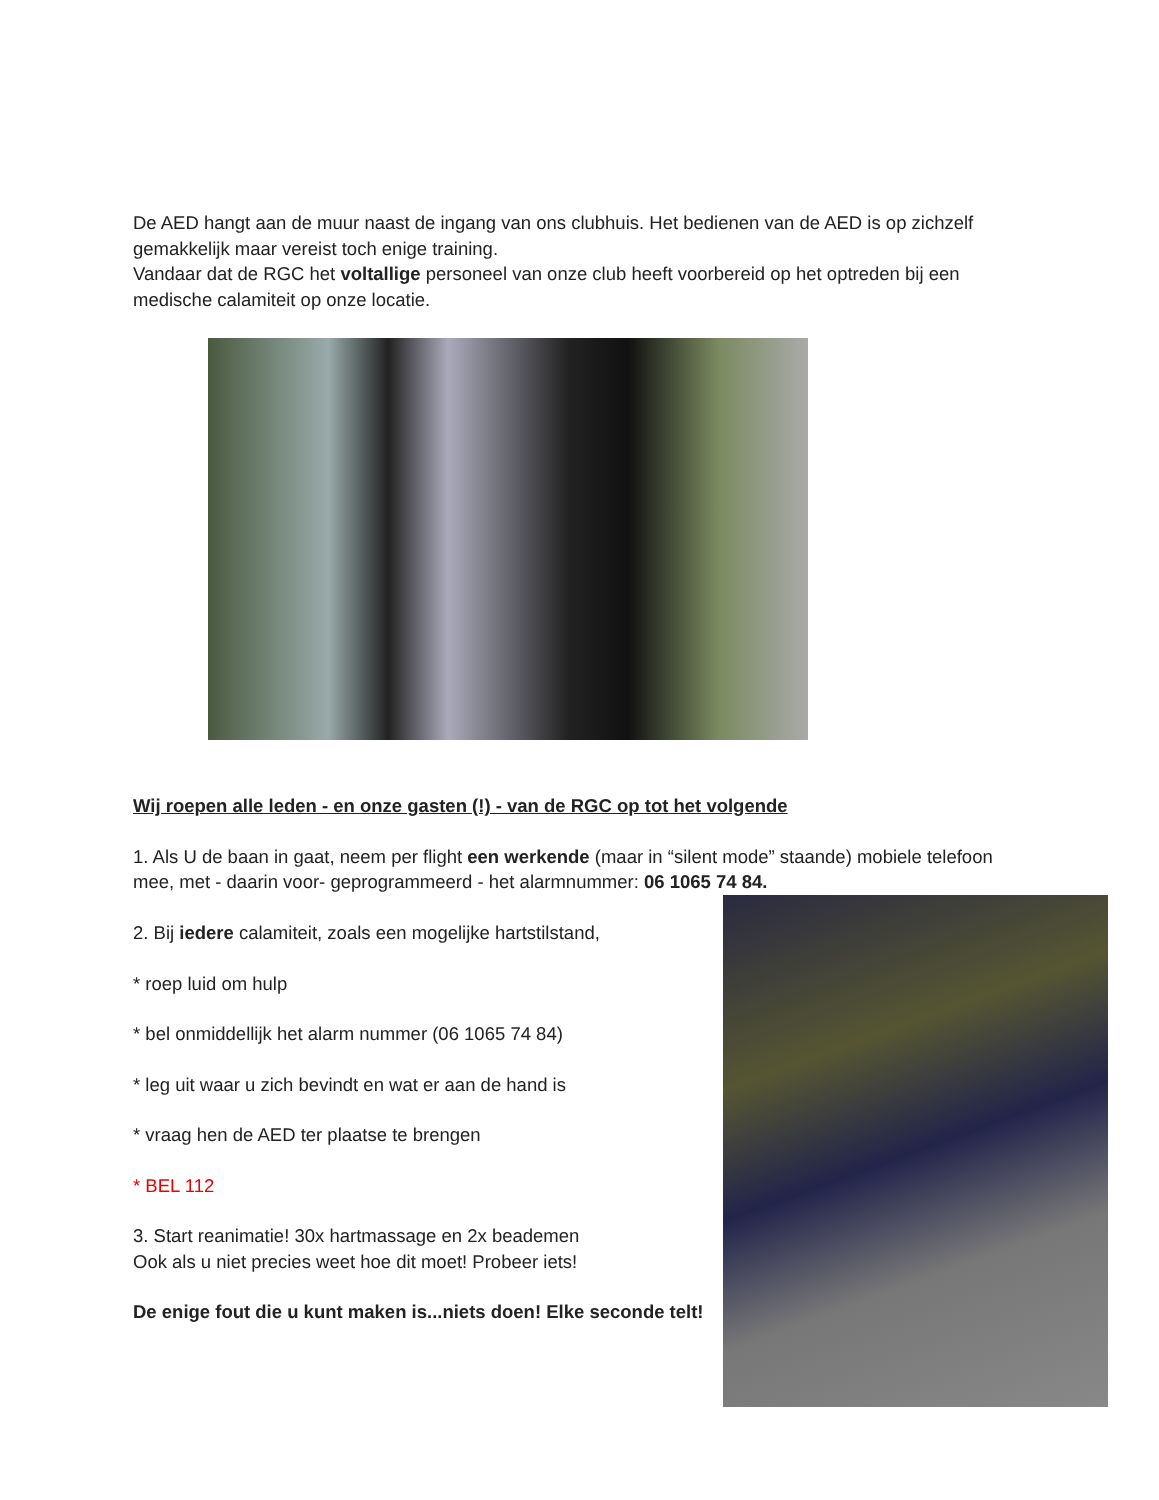De AED hangt aan de muur naast de ingang van ons clubhuis. Het bedienen van de AED is op zichzelf gemakkelijk maar vereist toch enige training.
Vandaar dat de RGC het voltallige personeel van onze club heeft voorbereid op het optreden bij een medische calamiteit op onze locatie.
Wij roepen alle leden - en onze gasten (!) - van de RGC op tot het volgende
1. Als U de baan in gaat, neem per flight een werkende (maar in “silent mode” staande) mobiele telefoon mee, met - daarin voor- geprogrammeerd - het alarmnummer: 06 1065 74 84.
2. Bij iedere calamiteit, zoals een mogelijke hartstilstand,
* roep luid om hulp
* bel onmiddellijk het alarm nummer (06 1065 74 84)
* leg uit waar u zich bevindt en wat er aan de hand is
* vraag hen de AED ter plaatse te brengen
* BEL 112
3. Start reanimatie! 30x hartmassage en 2x beademen
Ook als u niet precies weet hoe dit moet! Probeer iets!
De enige fout die u kunt maken is...niets doen! Elke seconde telt!